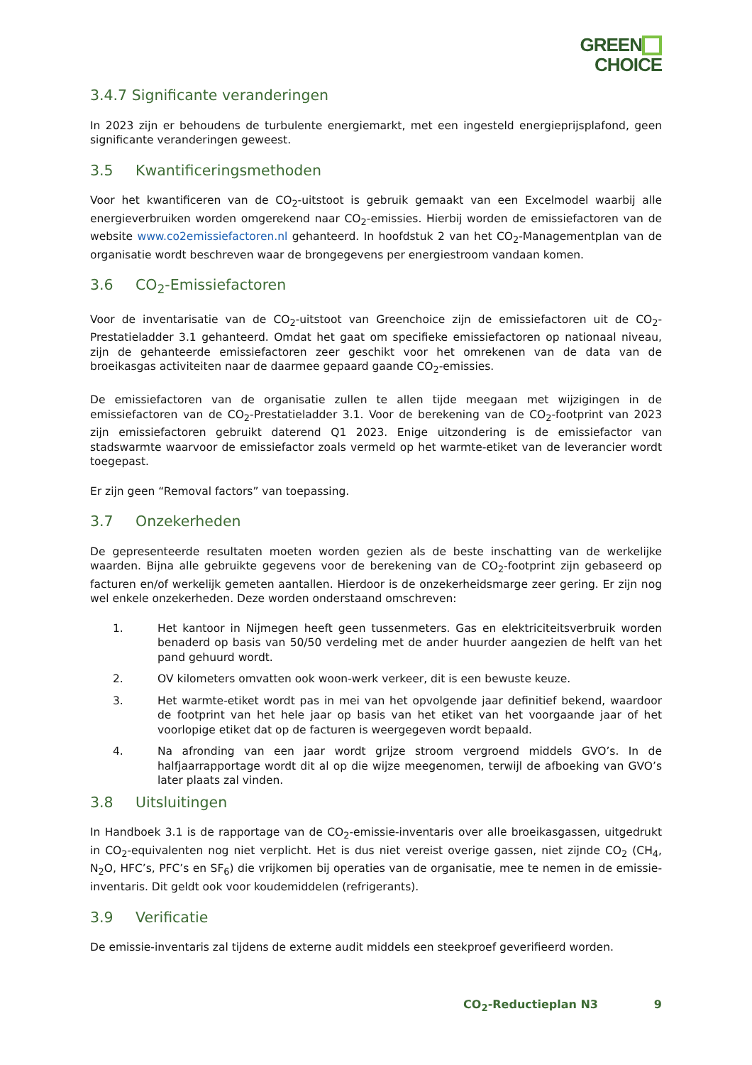GREEN
CHOICE
3.4.7 Significante veranderingen
In 2023 zijn er behoudens de turbulente energiemarkt, met een ingesteld energieprijsplafond, geen significante veranderingen geweest.
3.5 Kwantificeringsmethoden
Voor het kwantificeren van de CO<sub>2</sub>-uitstoot is gebruik gemaakt van een Excelmodel waarbij alle energieverbruiken worden omgerekend naar CO<sub>2</sub>-emissies. Hierbij worden de emissiefactoren van de website www.co2emissiefactoren.nl gehanteerd. In hoofdstuk 2 van het CO<sub>2</sub>-Managementplan van de organisatie wordt beschreven waar de brongegevens per energiestroom vandaan komen.
3.6 CO<sub>2</sub>-Emissiefactoren
Voor de inventarisatie van de CO<sub>2</sub>-uitstoot van Greenchoice zijn de emissiefactoren uit de CO<sub>2</sub>-Prestatieladder 3.1 gehanteerd. Omdat het gaat om specifieke emissiefactoren op nationaal niveau, zijn de gehanteerde emissiefactoren zeer geschikt voor het omrekenen van de data van de broeikasgas activiteiten naar de daarmee gepaard gaande CO<sub>2</sub>-emissies.
De emissiefactoren van de organisatie zullen te allen tijde meegaan met wijzigingen in de emissiefactoren van de CO<sub>2</sub>-Prestatieladder 3.1. Voor de berekening van de CO<sub>2</sub>-footprint van 2023 zijn emissiefactoren gebruikt daterend Q1 2023. Enige uitzondering is de emissiefactor van stadswarmte waarvoor de emissiefactor zoals vermeld op het warmte-etiket van de leverancier wordt toegepast.
Er zijn geen “Removal factors” van toepassing.
3.7 Onzekerheden
De gepresenteerde resultaten moeten worden gezien als de beste inschatting van de werkelijke waarden. Bijna alle gebruikte gegevens voor de berekening van de CO<sub>2</sub>-footprint zijn gebaseerd op facturen en/of werkelijk gemeten aantallen. Hierdoor is de onzekerheidsmarge zeer gering. Er zijn nog wel enkele onzekerheden. Deze worden onderstaand omschreven:
1. Het kantoor in Nijmegen heeft geen tussenmeters. Gas en elektriciteitsverbruik worden benaderd op basis van 50/50 verdeling met de ander huurder aangezien de helft van het pand gehuurd wordt.
2. OV kilometers omvatten ook woon-werk verkeer, dit is een bewuste keuze.
3. Het warmte-etiket wordt pas in mei van het opvolgende jaar definitief bekend, waardoor de footprint van het hele jaar op basis van het etiket van het voorgaande jaar of het voorlopige etiket dat op de facturen is weergegeven wordt bepaald.
4. Na afronding van een jaar wordt grijze stroom vergroend middels GVO’s. In de halfjaarrapportage wordt dit al op die wijze meegenomen, terwijl de afboeking van GVO’s later plaats zal vinden.
3.8 Uitsluitingen
In Handboek 3.1 is de rapportage van de CO<sub>2</sub>-emissie-inventaris over alle broeikasgassen, uitgedrukt in CO<sub>2</sub>-equivalenten nog niet verplicht. Het is dus niet vereist overige gassen, niet zijnde CO<sub>2</sub> (CH<sub>4</sub>, N<sub>2</sub>O, HFC’s, PFC’s en SF<sub>6</sub>) die vrijkomen bij operaties van de organisatie, mee te nemen in de emissie-inventaris. Dit geldt ook voor koudemiddelen (refrigerants).
3.9 Verificatie
De emissie-inventaris zal tijdens de externe audit middels een steekproef geverifieerd worden.
CO<sub>2</sub>-Reductieplan N3 9